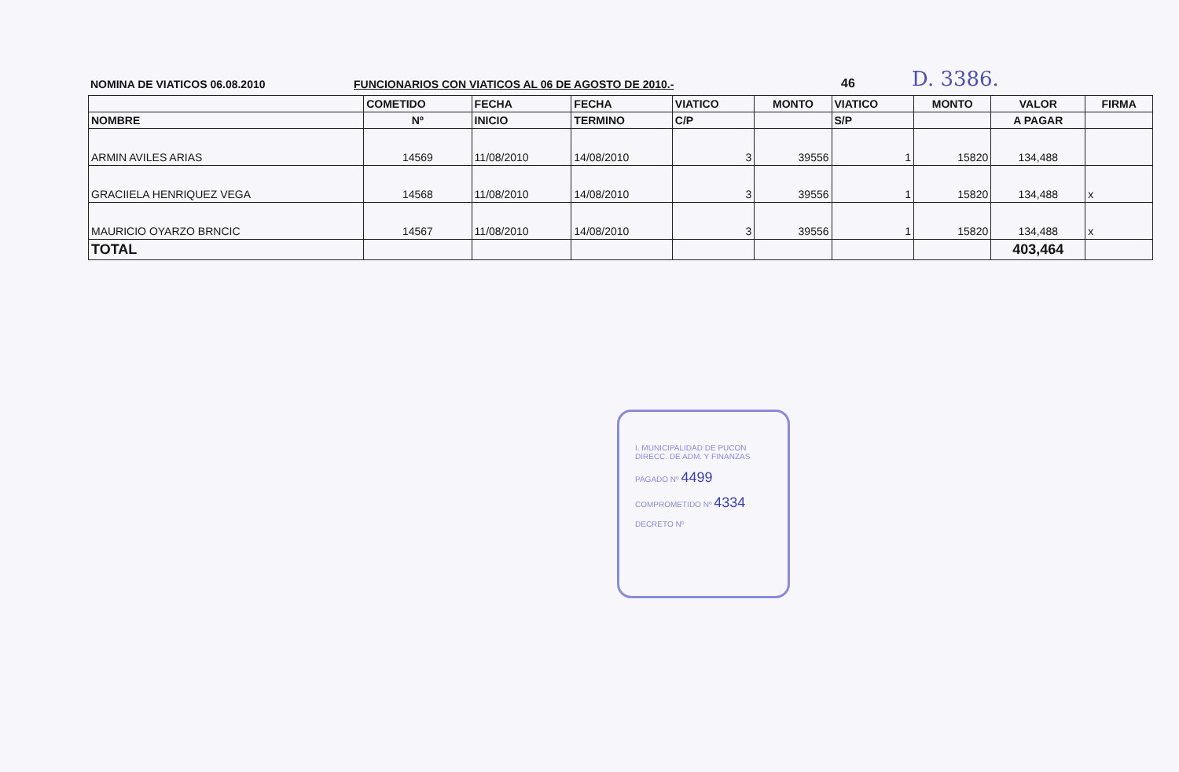NOMINA DE VIATICOS 06.08.2010
FUNCIONARIOS CON VIATICOS AL 06 DE AGOSTO DE 2010.-
46
D. 3386.
| | COMETIDO | FECHA | FECHA | VIATICO | MONTO | VIATICO | MONTO | VALOR | FIRMA |
| --- | --- | --- | --- | --- | --- | --- | --- | --- | --- |
| NOMBRE | Nº | INICIO | TERMINO | C/P | | S/P | | A PAGAR | |
| ARMIN AVILES ARIAS | 14569 | 11/08/2010 | 14/08/2010 | 3 | 39556 | 1 | 15820 | 134,488 | |
| GRACIIELA HENRIQUEZ VEGA | 14568 | 11/08/2010 | 14/08/2010 | 3 | 39556 | 1 | 15820 | 134,488 | x |
| MAURICIO OYARZO BRNCIC | 14567 | 11/08/2010 | 14/08/2010 | 3 | 39556 | 1 | 15820 | 134,488 | x |
| TOTAL | | | | | | | | 403,464 | |
I. MUNICIPALIDAD DE PUCON
DIRECC. DE ADM. Y FINANZAS
PAGADO Nº 4499
COMPROMETIDO Nº 4334
DECRETO Nº